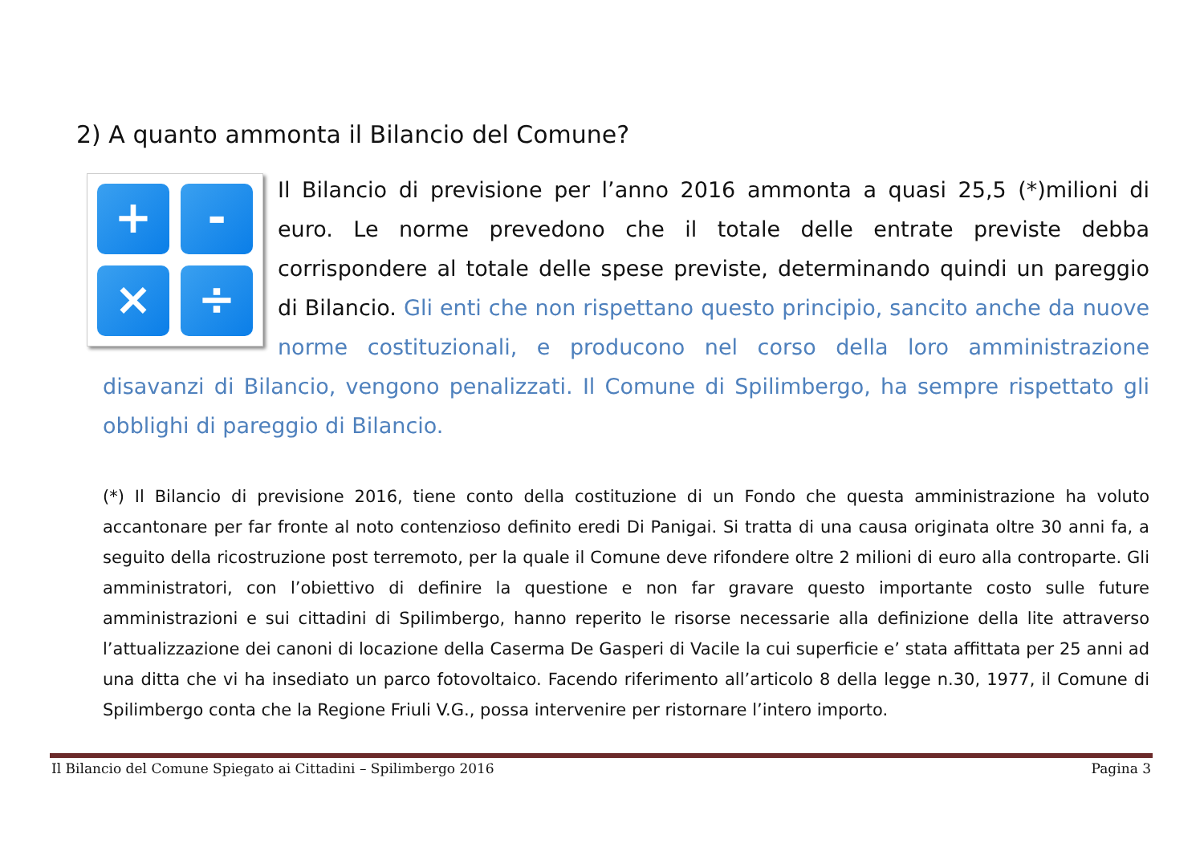2) A quanto ammonta il Bilancio del Comune?
+
-
×
÷
Il Bilancio di previsione per l’anno 2016 ammonta a quasi 25,5 (*)milioni di euro. Le norme prevedono che il totale delle entrate previste debba corrispondere al totale delle spese previste, determinando quindi un pareggio di Bilancio. Gli enti che non rispettano questo principio, sancito anche da nuove norme costituzionali, e producono nel corso della loro amministrazione disavanzi di Bilancio, vengono penalizzati. Il Comune di Spilimbergo, ha sempre rispettato gli obblighi di pareggio di Bilancio.
(*) Il Bilancio di previsione 2016, tiene conto della costituzione di un Fondo che questa amministrazione ha voluto accantonare per far fronte al noto contenzioso definito eredi Di Panigai. Si tratta di una causa originata oltre 30 anni fa, a seguito della ricostruzione post terremoto, per la quale il Comune deve rifondere oltre 2 milioni di euro alla controparte. Gli amministratori, con l’obiettivo di definire la questione e non far gravare questo importante costo sulle future amministrazioni e sui cittadini di Spilimbergo, hanno reperito le risorse necessarie alla definizione della lite attraverso l’attualizzazione dei canoni di locazione della Caserma De Gasperi di Vacile la cui superficie e’ stata affittata per 25 anni ad una ditta che vi ha insediato un parco fotovoltaico. Facendo riferimento all’articolo 8 della legge n.30, 1977, il Comune di Spilimbergo conta che la Regione Friuli V.G., possa intervenire per ristornare l’intero importo.
Il Bilancio del Comune Spiegato ai Cittadini – Spilimbergo 2016 Pagina 3